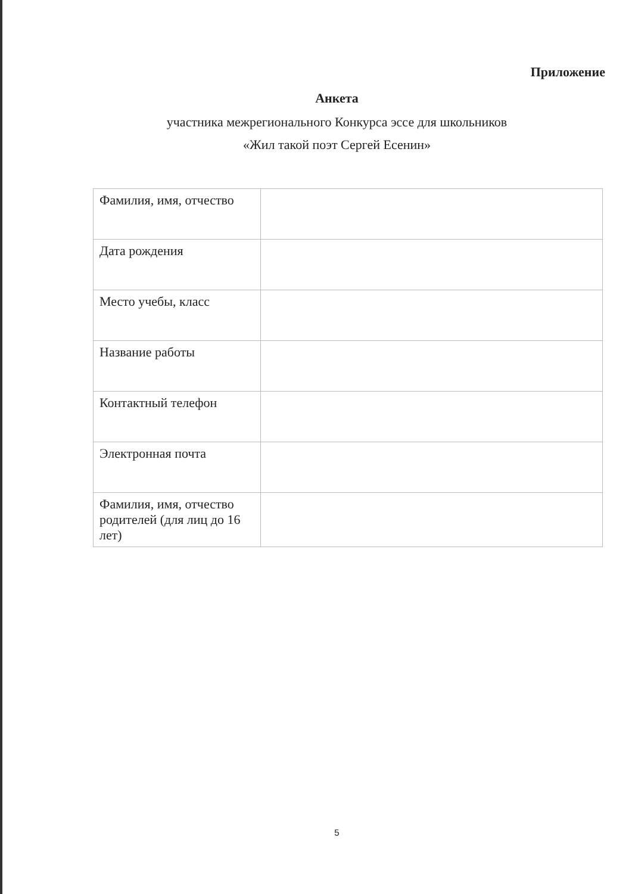Приложение
Анкета
участника межрегионального Конкурса эссе для школьников
«Жил такой поэт Сергей Есенин»
| Фамилия, имя, отчество | |
| Дата рождения | |
| Место учебы, класс | |
| Название работы | |
| Контактный телефон | |
| Электронная почта | |
| Фамилия, имя, отчество родителей (для лиц до 16 лет) | |
5